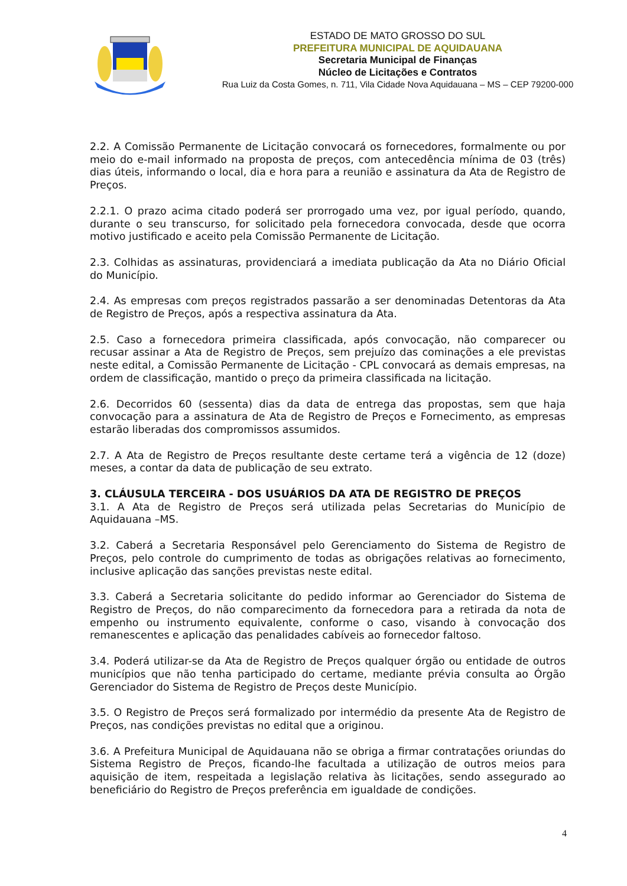ESTADO DE MATO GROSSO DO SUL
PREFEITURA MUNICIPAL DE AQUIDAUANA
Secretaria Municipal de Finanças
Núcleo de Licitações e Contratos
Rua Luiz da Costa Gomes, n. 711, Vila Cidade Nova Aquidauana – MS – CEP 79200-000
2.2. A Comissão Permanente de Licitação convocará os fornecedores, formalmente ou por meio do e-mail informado na proposta de preços, com antecedência mínima de 03 (três) dias úteis, informando o local, dia e hora para a reunião e assinatura da Ata de Registro de Preços.
2.2.1. O prazo acima citado poderá ser prorrogado uma vez, por igual período, quando, durante o seu transcurso, for solicitado pela fornecedora convocada, desde que ocorra motivo justificado e aceito pela Comissão Permanente de Licitação.
2.3. Colhidas as assinaturas, providenciará a imediata publicação da Ata no Diário Oficial do Município.
2.4. As empresas com preços registrados passarão a ser denominadas Detentoras da Ata de Registro de Preços, após a respectiva assinatura da Ata.
2.5. Caso a fornecedora primeira classificada, após convocação, não comparecer ou recusar assinar a Ata de Registro de Preços, sem prejuízo das cominações a ele previstas neste edital, a Comissão Permanente de Licitação - CPL convocará as demais empresas, na ordem de classificação, mantido o preço da primeira classificada na licitação.
2.6. Decorridos 60 (sessenta) dias da data de entrega das propostas, sem que haja convocação para a assinatura de Ata de Registro de Preços e Fornecimento, as empresas estarão liberadas dos compromissos assumidos.
2.7. A Ata de Registro de Preços resultante deste certame terá a vigência de 12 (doze) meses, a contar da data de publicação de seu extrato.
3. CLÁUSULA TERCEIRA - DOS USUÁRIOS DA ATA DE REGISTRO DE PREÇOS
3.1. A Ata de Registro de Preços será utilizada pelas Secretarias do Município de Aquidauana –MS.
3.2. Caberá a Secretaria Responsável pelo Gerenciamento do Sistema de Registro de Preços, pelo controle do cumprimento de todas as obrigações relativas ao fornecimento, inclusive aplicação das sanções previstas neste edital.
3.3. Caberá a Secretaria solicitante do pedido informar ao Gerenciador do Sistema de Registro de Preços, do não comparecimento da fornecedora para a retirada da nota de empenho ou instrumento equivalente, conforme o caso, visando à convocação dos remanescentes e aplicação das penalidades cabíveis ao fornecedor faltoso.
3.4. Poderá utilizar-se da Ata de Registro de Preços qualquer órgão ou entidade de outros municípios que não tenha participado do certame, mediante prévia consulta ao Órgão Gerenciador do Sistema de Registro de Preços deste Município.
3.5. O Registro de Preços será formalizado por intermédio da presente Ata de Registro de Preços, nas condições previstas no edital que a originou.
3.6. A Prefeitura Municipal de Aquidauana não se obriga a firmar contratações oriundas do Sistema Registro de Preços, ficando-lhe facultada a utilização de outros meios para aquisição de item, respeitada a legislação relativa às licitações, sendo assegurado ao beneficiário do Registro de Preços preferência em igualdade de condições.
4